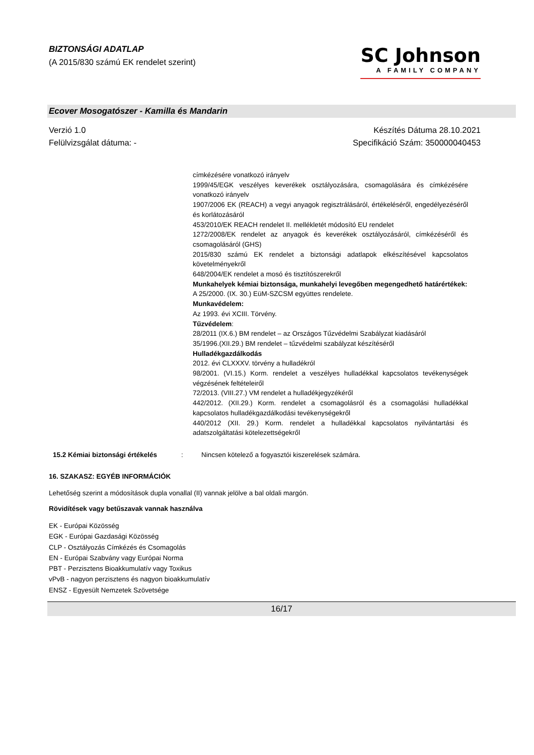BIZTONSÁGI ADATLAP
(A 2015/830 számú EK rendelet szerint)
SC Johnson
A FAMILY COMPANY
Ecover Mosogatószer - Kamilla és Mandarin
Verzió 1.0
Felülvizsgálat dátuma: -
Készítés Dátuma 28.10.2021
Specifikáció Szám: 350000040453
címkézésére vonatkozó irányelv
1999/45/EGK veszélyes keverékek osztályozására, csomagolására és címkézésére vonatkozó irányelv
1907/2006 EK (REACH) a vegyi anyagok regisztrálásáról, értékeléséről, engedélyezéséről és korlátozásáról
453/2010/EK REACH rendelet II. mellékletét módosító EU rendelet
1272/2008/EK rendelet az anyagok és keverékek osztályozásáról, címkézéséről és csomagolásáról (GHS)
2015/830 számú EK rendelet a biztonsági adatlapok elkészítésével kapcsolatos követelményekről
648/2004/EK rendelet a mosó és tisztítószerekről
Munkahelyek kémiai biztonsága, munkahelyi levegőben megengedhető határértékek:
A 25/2000. (IX. 30.) EüM-SZCSM együttes rendelete.
Munkavédelem:
Az 1993. évi XCIII. Törvény.
Tűzvédelem:
28/2011 (IX.6.) BM rendelet – az Országos Tűzvédelmi Szabályzat kiadásáról
35/1996.(XII.29.) BM rendelet – tűzvédelmi szabályzat készítéséről
Hulladékgazdálkodás
2012. évi CLXXXV. törvény a hulladékról
98/2001. (VI.15.) Korm. rendelet a veszélyes hulladékkal kapcsolatos tevékenységek végzésének feltételeiről
72/2013. (VIII.27.) VM rendelet a hulladékjegyzékéről
442/2012. (XII.29.) Korm. rendelet a csomagolásról és a csomagolási hulladékkal kapcsolatos hulladékgazdálkodási tevékenységekről
440/2012 (XII. 29.) Korm. rendelet a hulladékkal kapcsolatos nyilvántartási és adatszolgáltatási kötelezettségekről
15.2 Kémiai biztonsági értékelés
: Nincsen kötelező a fogyasztói kiszerelések számára.
16. SZAKASZ: EGYÉB INFORMÁCIÓK
Lehetőség szerint a módosítások dupla vonallal (II) vannak jelölve a bal oldali margón.
Rövidítések vagy betűszavak vannak használva
EK - Európai Közösség
EGK - Európai Gazdasági Közösség
CLP - Osztályozás Címkézés és Csomagolás
EN - Európai Szabvány vagy Európai Norma
PBT - Perzisztens Bioakkumulatív vagy Toxikus
vPvB - nagyon perzisztens és nagyon bioakkumulatív
ENSZ - Egyesült Nemzetek Szövetsége
16/17